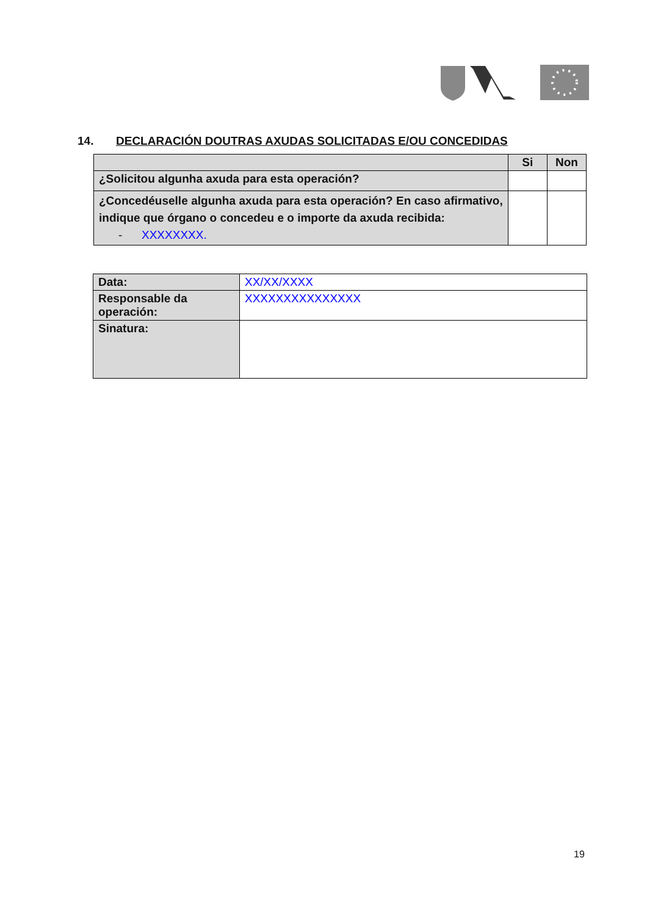14. DECLARACIÓN DOUTRAS AXUDAS SOLICITADAS E/OU CONCEDIDAS
| | Si | Non |
| --- | --- | --- |
| ¿Solicitou algunha axuda para esta operación? | | |
| ¿Concedéuselle algunha axuda para esta operación? En caso afirmativo, indique que órgano o concedeu e o importe da axuda recibida: - XXXXXXXX. | | |
| Data: | XX/XX/XXXX |
| Responsable da operación: | XXXXXXXXXXXXXXX |
| Sinatura: | |
19